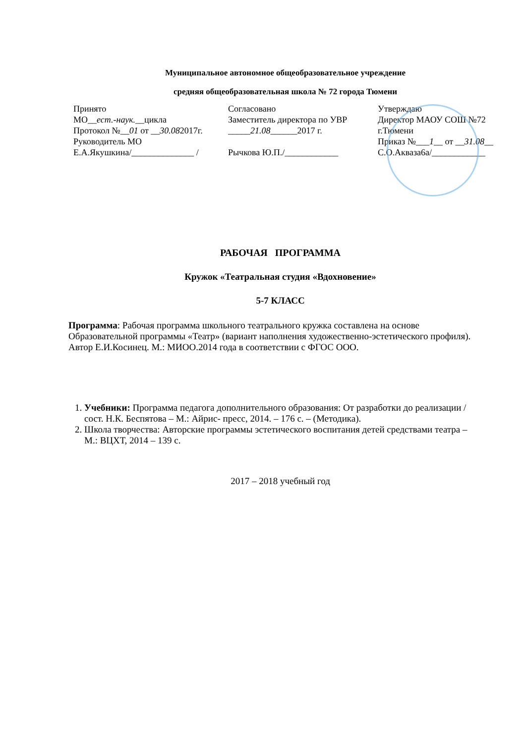Муниципальное автономное общеобразовательное учреждение
средняя общеобразовательная школа № 72 города Тюмени
Принято
МО__ест.-наук.__цикла
Протокол №__01 от __30.082017г.
Руководитель МО
Е.А.Якушкина/______________ /
Согласовано
Заместитель директора по УВР
_____21.08______2017 г.
Рычкова Ю.П./____________
Утверждаю
Директор МАОУ СОШ №72
г.Тюмени
Приказ №___1__ от __31.08__
С.О.Акваза6а/____________
РАБОЧАЯ ПРОГРАММА
Кружок «Театральная студия «Вдохновение»
5-7 КЛАСС
Программа: Рабочая программа школьного театрального кружка составлена на основе Образовательной программы «Театр» (вариант наполнения художественно-эстетического профиля). Автор Е.И.Косинец. М.: МИОО.2014 года в соответствии с ФГОС ООО.
1. Учебники: Программа педагога дополнительного образования: От разработки до реализации /сост. Н.К. Беспятова – М.: Айрис- пресс, 2014. – 176 с. – (Методика).
2. Школа творчества: Авторские программы эстетического воспитания детей средствами театра – М.: ВЦХТ, 2014 – 139 с.
2017 – 2018 учебный год